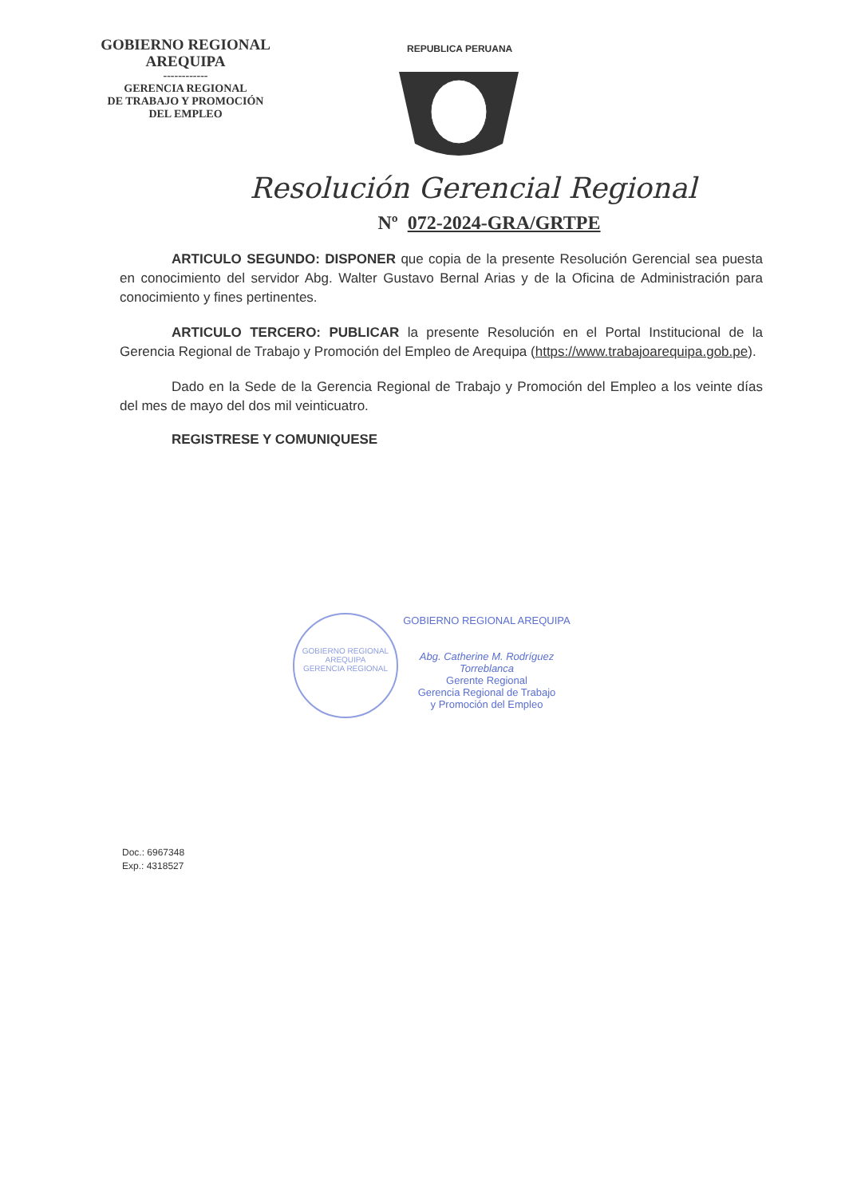GOBIERNO REGIONAL
AREQUIPA
------------
GERENCIA REGIONAL
DE TRABAJO Y PROMOCIÓN
DEL EMPLEO
REPUBLICA PERUANA
Resolución Gerencial Regional
Nº 072-2024-GRA/GRTPE
ARTICULO SEGUNDO: DISPONER que copia de la presente Resolución Gerencial sea puesta en conocimiento del servidor Abg. Walter Gustavo Bernal Arias y de la Oficina de Administración para conocimiento y fines pertinentes.
ARTICULO TERCERO: PUBLICAR la presente Resolución en el Portal Institucional de la Gerencia Regional de Trabajo y Promoción del Empleo de Arequipa (https://www.trabajoarequipa.gob.pe).
Dado en la Sede de la Gerencia Regional de Trabajo y Promoción del Empleo a los veinte días del mes de mayo del dos mil veinticuatro.
REGISTRESE Y COMUNIQUESE
GOBIERNO REGIONAL AREQUIPA
GERENCIA REGIONAL
GOBIERNO REGIONAL AREQUIPA
Abg. Catherine M. Rodríguez Torreblanca
Gerente Regional
Gerencia Regional de Trabajo
y Promoción del Empleo
Doc.: 6967348
Exp.: 4318527